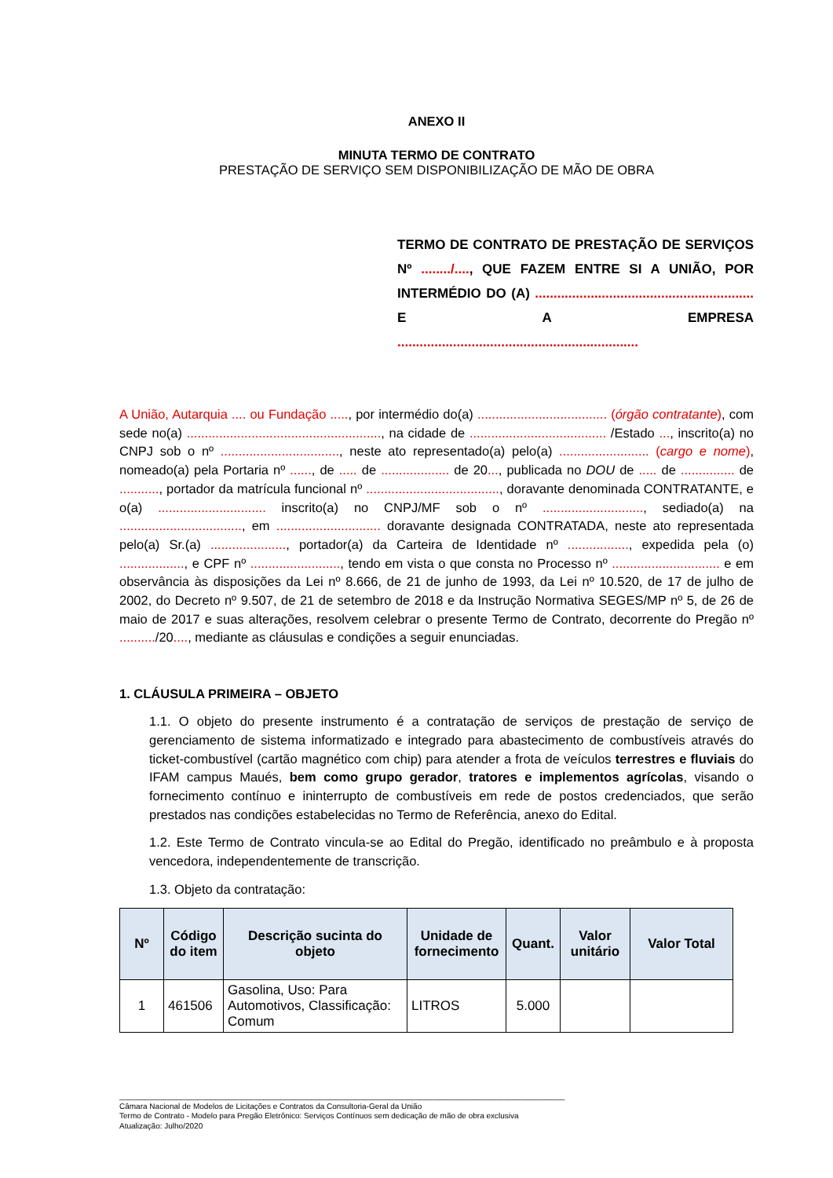ANEXO II
MINUTA TERMO DE CONTRATO
PRESTAÇÃO DE SERVIÇO SEM DISPONIBILIZAÇÃO DE MÃO DE OBRA
TERMO DE CONTRATO DE PRESTAÇÃO DE SERVIÇOS Nº ......../...., QUE FAZEM ENTRE SI A UNIÃO, POR INTERMÉDIO DO (A) ........................................................... E A EMPRESA
.................................................................
A União, Autarquia .... ou Fundação ....., por intermédio do(a) .................................... (órgão contratante), com sede no(a) ......................................................, na cidade de ...................................... /Estado ..., inscrito(a) no CNPJ sob o nº ................................., neste ato representado(a) pelo(a) ......................... (cargo e nome), nomeado(a) pela Portaria nº ......, de ..... de ................... de 20..., publicada no DOU de ..... de ............... de ..........., portador da matrícula funcional nº ....................................., doravante denominada CONTRATANTE, e o(a) .............................. inscrito(a) no CNPJ/MF sob o nº ............................, sediado(a) na .................................., em ............................. doravante designada CONTRATADA, neste ato representada pelo(a) Sr.(a) ....................., portador(a) da Carteira de Identidade nº ................., expedida pela (o) .................., e CPF nº ........................., tendo em vista o que consta no Processo nº .............................. e em observância às disposições da Lei nº 8.666, de 21 de junho de 1993, da Lei nº 10.520, de 17 de julho de 2002, do Decreto nº 9.507, de 21 de setembro de 2018 e da Instrução Normativa SEGES/MP nº 5, de 26 de maio de 2017 e suas alterações, resolvem celebrar o presente Termo de Contrato, decorrente do Pregão nº ........../20...., mediante as cláusulas e condições a seguir enunciadas.
1. CLÁUSULA PRIMEIRA – OBJETO
1.1. O objeto do presente instrumento é a contratação de serviços de prestação de serviço de gerenciamento de sistema informatizado e integrado para abastecimento de combustíveis através do ticket-combustível (cartão magnético com chip) para atender a frota de veículos terrestres e fluviais do IFAM campus Maués, bem como grupo gerador, tratores e implementos agrícolas, visando o fornecimento contínuo e ininterrupto de combustíveis em rede de postos credenciados, que serão prestados nas condições estabelecidas no Termo de Referência, anexo do Edital.
1.2. Este Termo de Contrato vincula-se ao Edital do Pregão, identificado no preâmbulo e à proposta vencedora, independentemente de transcrição.
1.3. Objeto da contratação:
| Nº | Código do item | Descrição sucinta do objeto | Unidade de fornecimento | Quant. | Valor unitário | Valor Total |
| --- | --- | --- | --- | --- | --- | --- |
| 1 | 461506 | Gasolina, Uso: Para Automotivos, Classificação: Comum | LITROS | 5.000 | | |
______________________________________________________________________________________________________
Câmara Nacional de Modelos de Licitações e Contratos da Consultoria-Geral da União
Termo de Contrato - Modelo para Pregão Eletrônico: Serviços Contínuos sem dedicação de mão de obra exclusiva
Atualização: Julho/2020